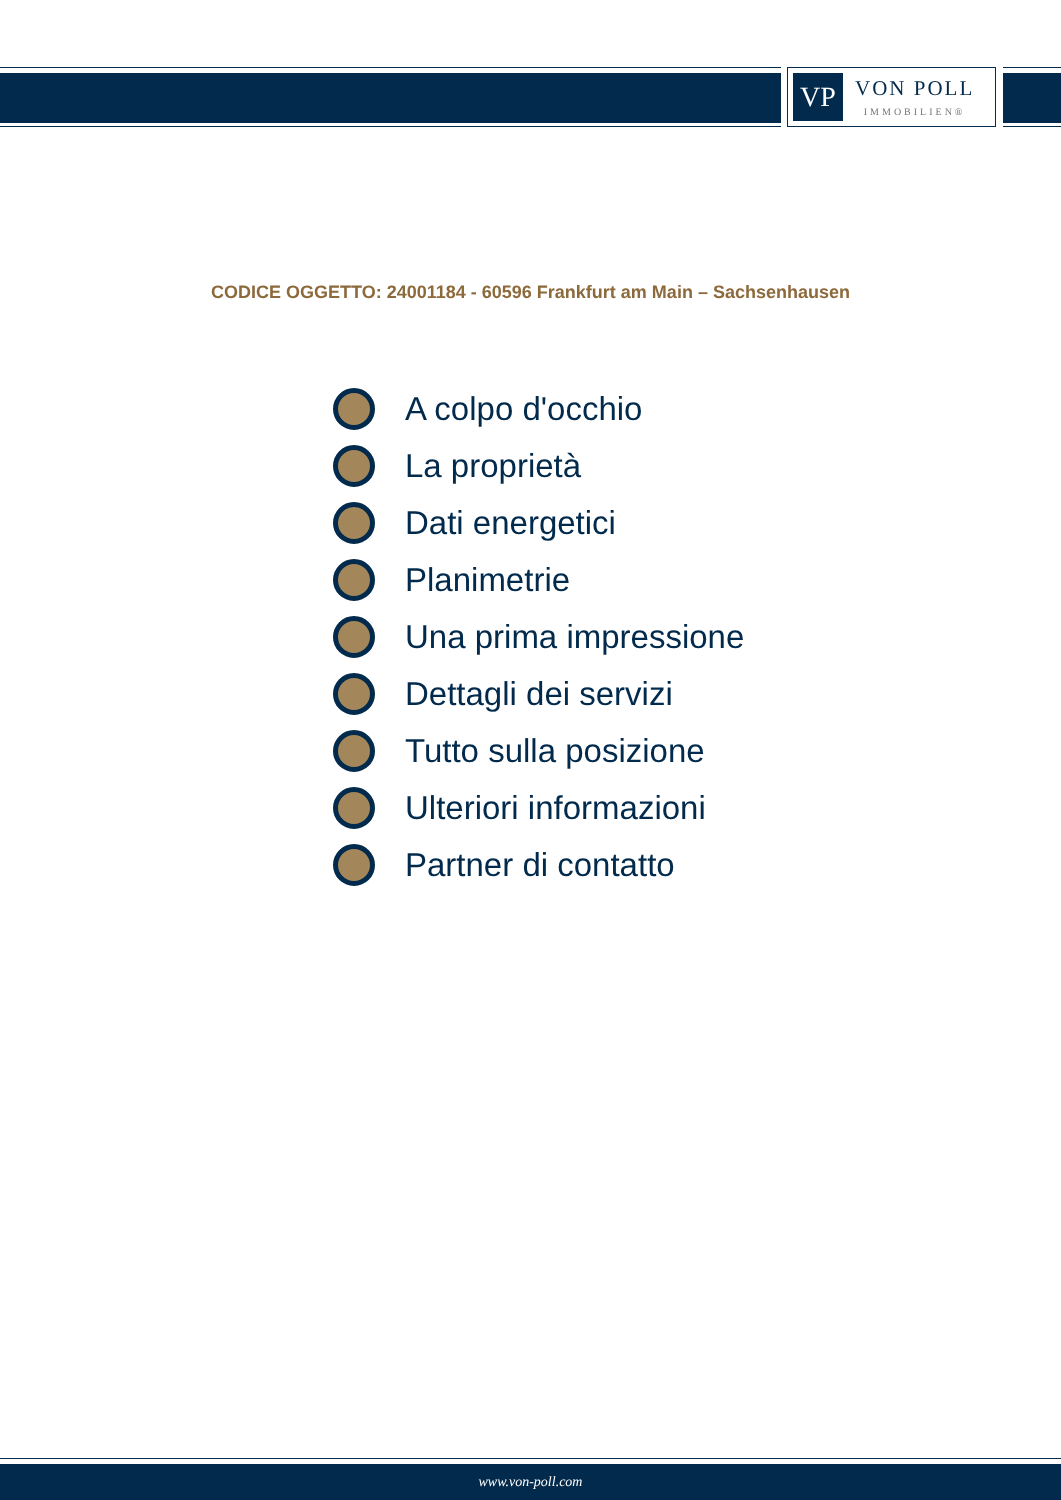VP
VON POLL
IMMOBILIEN®
CODICE OGGETTO: 24001184 - 60596 Frankfurt am Main – Sachsenhausen
A colpo d'occhio
La proprietà
Dati energetici
Planimetrie
Una prima impressione
Dettagli dei servizi
Tutto sulla posizione
Ulteriori informazioni
Partner di contatto
www.von-poll.com